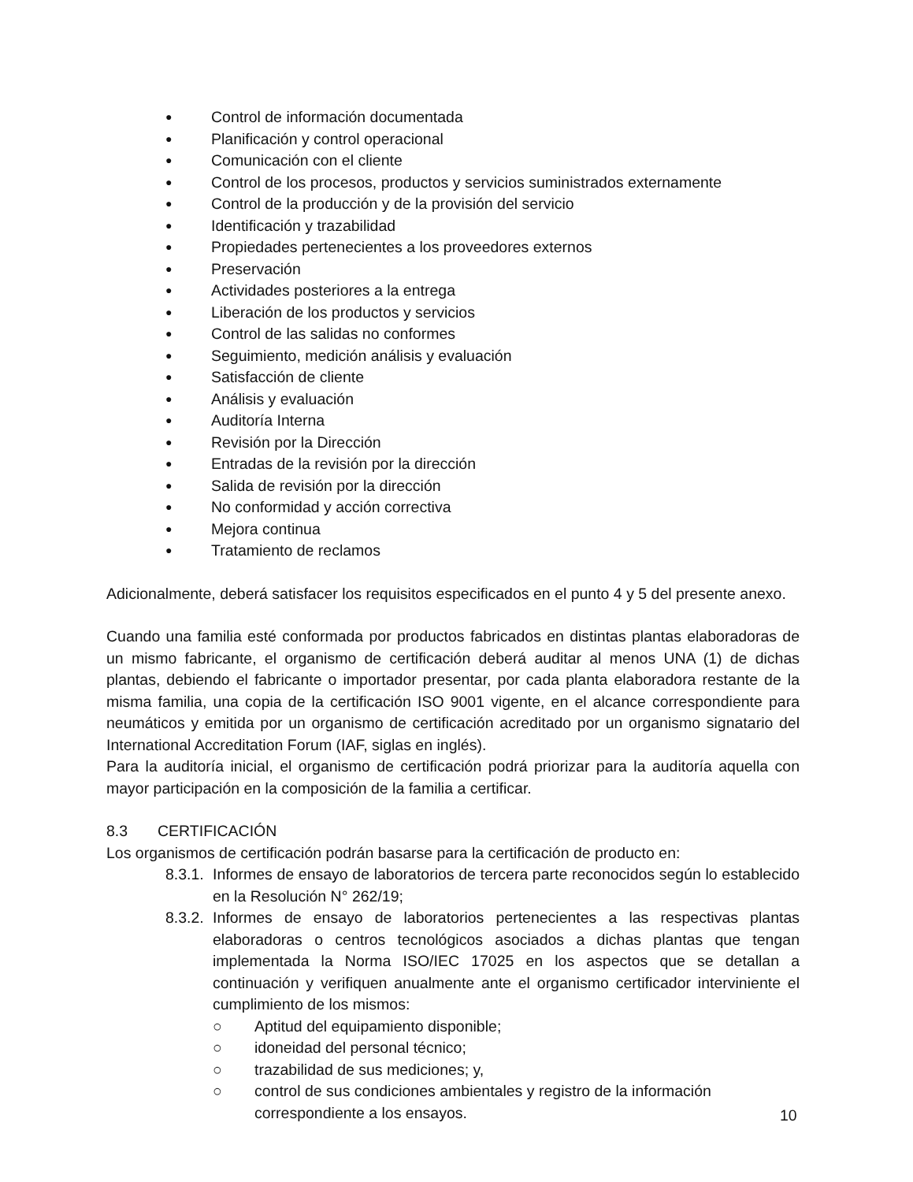● Control de información documentada
● Planificación y control operacional
● Comunicación con el cliente
● Control de los procesos, productos y servicios suministrados externamente
● Control de la producción y de la provisión del servicio
● Identificación y trazabilidad
● Propiedades pertenecientes a los proveedores externos
● Preservación
● Actividades posteriores a la entrega
● Liberación de los productos y servicios
● Control de las salidas no conformes
● Seguimiento, medición análisis y evaluación
● Satisfacción de cliente
● Análisis y evaluación
● Auditoría Interna
● Revisión por la Dirección
● Entradas de la revisión por la dirección
● Salida de revisión por la dirección
● No conformidad y acción correctiva
● Mejora continua
● Tratamiento de reclamos
Adicionalmente, deberá satisfacer los requisitos especificados en el punto 4 y 5 del presente anexo.
Cuando una familia esté conformada por productos fabricados en distintas plantas elaboradoras de un mismo fabricante, el organismo de certificación deberá auditar al menos UNA (1) de dichas plantas, debiendo el fabricante o importador presentar, por cada planta elaboradora restante de la misma familia, una copia de la certificación ISO 9001 vigente, en el alcance correspondiente para neumáticos y emitida por un organismo de certificación acreditado por un organismo signatario del International Accreditation Forum (IAF, siglas en inglés).
Para la auditoría inicial, el organismo de certificación podrá priorizar para la auditoría aquella con mayor participación en la composición de la familia a certificar.
8.3 CERTIFICACIÓN
Los organismos de certificación podrán basarse para la certificación de producto en:
8.3.1. Informes de ensayo de laboratorios de tercera parte reconocidos según lo establecido en la Resolución N° 262/19;
8.3.2. Informes de ensayo de laboratorios pertenecientes a las respectivas plantas elaboradoras o centros tecnológicos asociados a dichas plantas que tengan implementada la Norma ISO/IEC 17025 en los aspectos que se detallan a continuación y verifiquen anualmente ante el organismo certificador interviniente el cumplimiento de los mismos:
○ Aptitud del equipamiento disponible;
○ idoneidad del personal técnico;
○ trazabilidad de sus mediciones; y,
○ control de sus condiciones ambientales y registro de la información correspondiente a los ensayos.
10